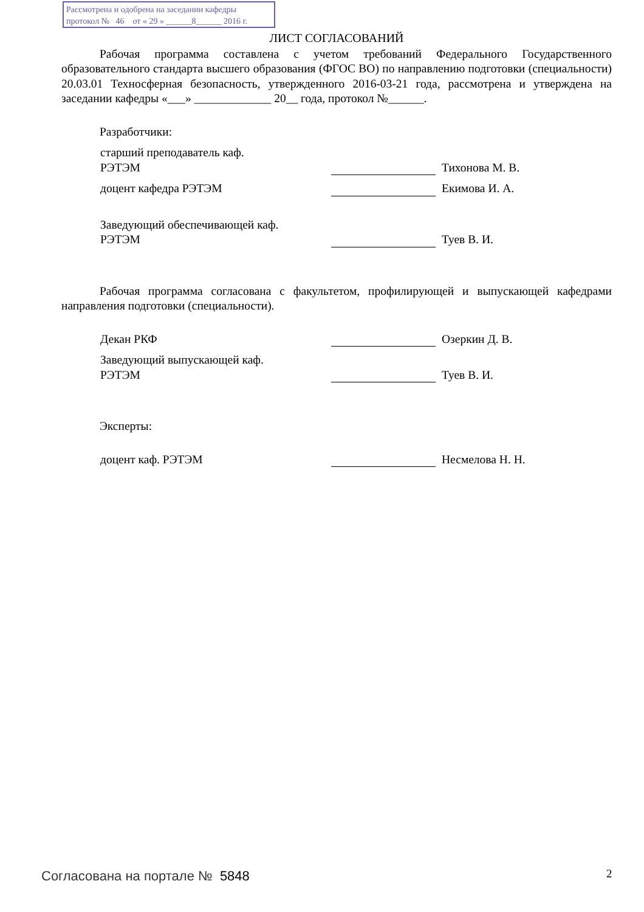Рассмотрена и одобрена на заседании кафедры
протокол № 46 от « 29 » ______8______ 2016 г.
ЛИСТ СОГЛАСОВАНИЙ
Рабочая программа составлена с учетом требований Федерального Государственного образовательного стандарта высшего образования (ФГОС ВО) по направлению подготовки (специальности) 20.03.01 Техносферная безопасность, утвержденного 2016-03-21 года, рассмотрена и утверждена на заседании кафедры «___» _____________ 20__ года, протокол №______.
Разработчики:
старший преподаватель каф.
РЭТЭМ
Тихонова М. В.
доцент кафедра РЭТЭМ Екимова И. А.
Заведующий обеспечивающей каф.
РЭТЭМ
Туев В. И.
Рабочая программа согласована с факультетом, профилирующей и выпускающей кафедрами направления подготовки (специальности).
Декан РКФ Озеркин Д. В.
Заведующий выпускающей каф.
РЭТЭМ
Туев В. И.
Эксперты:
доцент каф. РЭТЭМ Несмелова Н. Н.
Согласована на портале № 5848 2